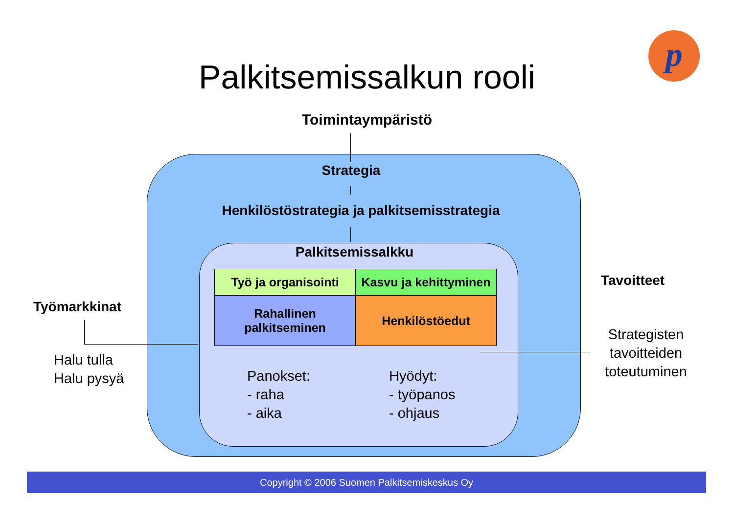p
Palkitsemissalkun rooli
Toimintaympäristö
Strategia
Henkilöstöstrategia ja palkitsemisstrategia
Palkitsemissalkku
| Työ ja organisointi | Kasvu ja kehittyminen |
| Rahallinen palkitseminen | Henkilöstöedut |
Panokset:
- raha
- aika
Hyödyt:
- työpanos
- ohjaus
Työmarkkinat
Halu tulla
Halu pysyä
Tavoitteet
Strategisten tavoitteiden toteutuminen
Copyright © 2006 Suomen Palkitsemiskeskus Oy